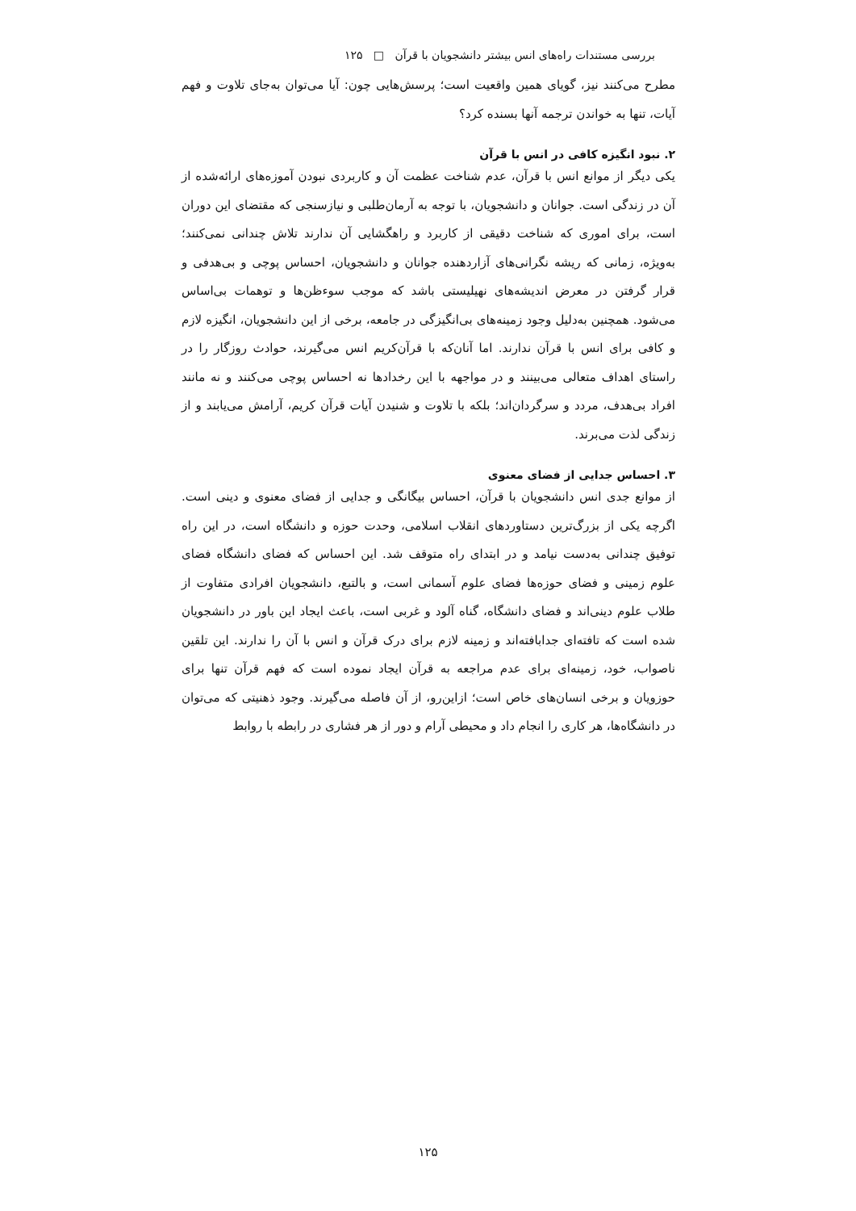بررسی مستندات راه‌های انس بیشتر دانشجویان با قرآن □ ۱۲۵
مطرح می‌کنند نیز، گویای همین واقعیت است؛ پرسش‌هایی چون: آیا می‌توان به‌جای تلاوت و فهم آیات، تنها به خواندن ترجمه آنها بسنده کرد؟
۲. نبود انگیزه کافی در انس با قرآن
یکی دیگر از موانع انس با قرآن، عدم شناخت عظمت آن و کاربردی نبودن آموزه‌های ارائه‌شده از آن در زندگی است. جوانان و دانشجویان، با توجه به آرمان‌طلبی و نیازسنجی که مقتضای این دوران است، برای اموری که شناخت دقیقی از کاربرد و راهگشایی آن ندارند تلاش چندانی نمی‌کنند؛ به‌ویژه، زمانی که ریشه نگرانی‌های آزاردهنده جوانان و دانشجویان، احساس پوچی و بی‌هدفی و قرار گرفتن در معرض اندیشه‌های نهیلیستی باشد که موجب سوءظن‌ها و توهمات بی‌اساس می‌شود. همچنین به‌دلیل وجود زمینه‌های بی‌انگیزگی در جامعه، برخی از این دانشجویان، انگیزه لازم و کافی برای انس با قرآن ندارند. اما آنان‌که با قرآن‌کریم انس می‌گیرند، حوادث روزگار را در راستای اهداف متعالی می‌بینند و در مواجهه با این رخدادها نه احساس پوچی می‌کنند و نه مانند افراد بی‌هدف، مردد و سرگردان‌اند؛ بلکه با تلاوت و شنیدن آیات قرآن کریم، آرامش می‌یابند و از زندگی لذت می‌برند.
۳. احساس جدایی از فضای معنوی
از موانع جدی انس دانشجویان با قرآن، احساس بیگانگی و جدایی از فضای معنوی و دینی است. اگرچه یکی از بزرگ‌ترین دستاوردهای انقلاب اسلامی، وحدت حوزه و دانشگاه است، در این راه توفیق چندانی به‌دست نیامد و در ابتدای راه متوقف شد. این احساس که فضای دانشگاه فضای علوم زمینی و فضای حوزه‌ها فضای علوم آسمانی است، و بالتبع، دانشجویان افرادی متفاوت از طلاب علوم دینی‌اند و فضای دانشگاه، گناه آلود و غربی است، باعث ایجاد این باور در دانشجویان شده است که تافته‌ای جدابافته‌اند و زمینه لازم برای درک قرآن و انس با آن را ندارند. این تلقین ناصواب، خود، زمینه‌ای برای عدم مراجعه به قرآن ایجاد نموده است که فهم قرآن تنها برای حوزویان و برخی انسان‌های خاص است؛ ازاین‌رو، از آن فاصله می‌گیرند. وجود ذهنیتی که می‌توان در دانشگاه‌ها، هر کاری را انجام داد و محیطی آرام و دور از هر فشاری در رابطه با روابط
۱۲۵